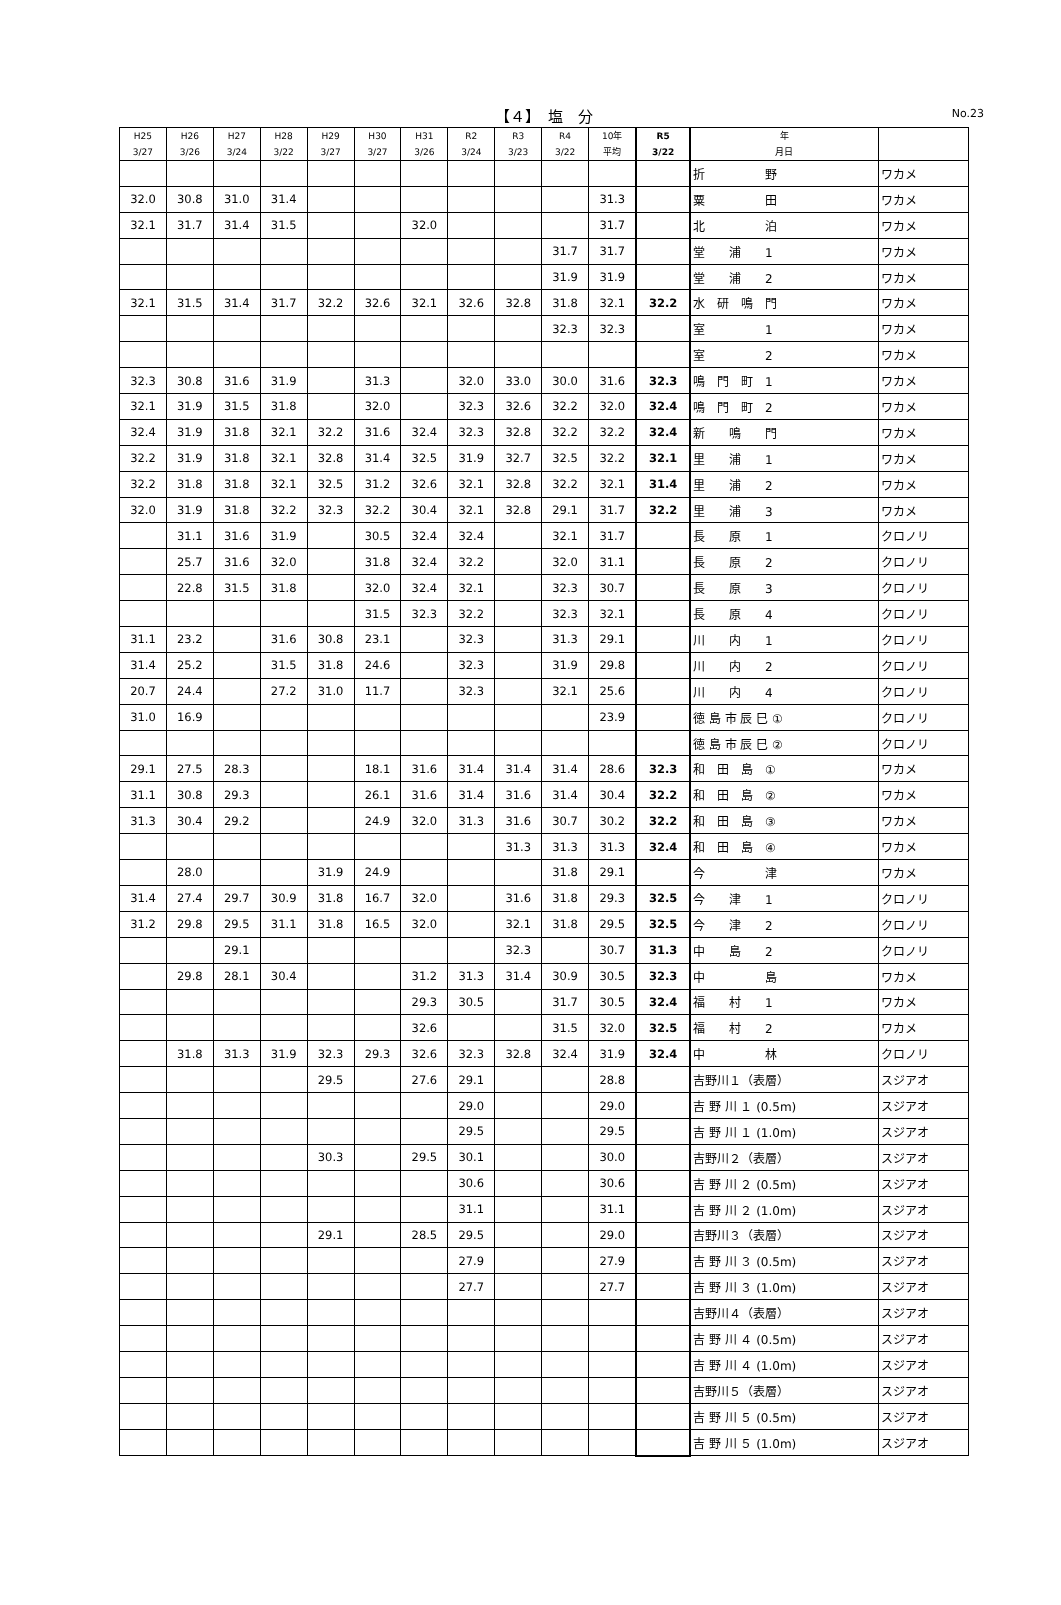【４】　塩　分
No.23
| H25 3/27 | H26 3/26 | H27 3/24 | H28 3/22 | H29 3/27 | H30 3/27 | H31 3/26 | R2 3/24 | R3 3/23 | R4 3/22 | 10年 平均 | R5 3/22 | 年 月日 | |
| --- | --- | --- | --- | --- | --- | --- | --- | --- | --- | --- | --- | --- | --- |
| | | | | | | | | | | | | 折 野 | ワカメ |
| 32.0 | 30.8 | 31.0 | 31.4 | | | | | | | 31.3 | | 粟 田 | ワカメ |
| 32.1 | 31.7 | 31.4 | 31.5 | | | 32.0 | | | | 31.7 | | 北 泊 | ワカメ |
| | | | | | | | | | 31.7 | 31.7 | | 堂 浦 1 | ワカメ |
| | | | | | | | | | 31.9 | 31.9 | | 堂 浦 2 | ワカメ |
| 32.1 | 31.5 | 31.4 | 31.7 | 32.2 | 32.6 | 32.1 | 32.6 | 32.8 | 31.8 | 32.1 | 32.2 | 水 研 鳴 門 | ワカメ |
| | | | | | | | | | 32.3 | 32.3 | | 室 1 | ワカメ |
| | | | | | | | | | | | | 室 2 | ワカメ |
| 32.3 | 30.8 | 31.6 | 31.9 | | 31.3 | | 32.0 | 33.0 | 30.0 | 31.6 | 32.3 | 鳴 門 町 1 | ワカメ |
| 32.1 | 31.9 | 31.5 | 31.8 | | 32.0 | | 32.3 | 32.6 | 32.2 | 32.0 | 32.4 | 鳴 門 町 2 | ワカメ |
| 32.4 | 31.9 | 31.8 | 32.1 | 32.2 | 31.6 | 32.4 | 32.3 | 32.8 | 32.2 | 32.2 | 32.4 | 新 鳴 門 | ワカメ |
| 32.2 | 31.9 | 31.8 | 32.1 | 32.8 | 31.4 | 32.5 | 31.9 | 32.7 | 32.5 | 32.2 | 32.1 | 里 浦 1 | ワカメ |
| 32.2 | 31.8 | 31.8 | 32.1 | 32.5 | 31.2 | 32.6 | 32.1 | 32.8 | 32.2 | 32.1 | 31.4 | 里 浦 2 | ワカメ |
| 32.0 | 31.9 | 31.8 | 32.2 | 32.3 | 32.2 | 30.4 | 32.1 | 32.8 | 29.1 | 31.7 | 32.2 | 里 浦 3 | ワカメ |
| | 31.1 | 31.6 | 31.9 | | 30.5 | 32.4 | 32.4 | | 32.1 | 31.7 | | 長 原 1 | クロノリ |
| | 25.7 | 31.6 | 32.0 | | 31.8 | 32.4 | 32.2 | | 32.0 | 31.1 | | 長 原 2 | クロノリ |
| | 22.8 | 31.5 | 31.8 | | 32.0 | 32.4 | 32.1 | | 32.3 | 30.7 | | 長 原 3 | クロノリ |
| | | | | | 31.5 | 32.3 | 32.2 | | 32.3 | 32.1 | | 長 原 4 | クロノリ |
| 31.1 | 23.2 | | 31.6 | 30.8 | 23.1 | | 32.3 | | 31.3 | 29.1 | | 川 内 1 | クロノリ |
| 31.4 | 25.2 | | 31.5 | 31.8 | 24.6 | | 32.3 | | 31.9 | 29.8 | | 川 内 2 | クロノリ |
| 20.7 | 24.4 | | 27.2 | 31.0 | 11.7 | | 32.3 | | 32.1 | 25.6 | | 川 内 4 | クロノリ |
| 31.0 | 16.9 | | | | | | | | | 23.9 | | 徳 島 市 辰 巳 ① | クロノリ |
| | | | | | | | | | | | | 徳 島 市 辰 巳 ② | クロノリ |
| 29.1 | 27.5 | 28.3 | | | 18.1 | 31.6 | 31.4 | 31.4 | 31.4 | 28.6 | 32.3 | 和 田 島 ① | ワカメ |
| 31.1 | 30.8 | 29.3 | | | 26.1 | 31.6 | 31.4 | 31.6 | 31.4 | 30.4 | 32.2 | 和 田 島 ② | ワカメ |
| 31.3 | 30.4 | 29.2 | | | 24.9 | 32.0 | 31.3 | 31.6 | 30.7 | 30.2 | 32.2 | 和 田 島 ③ | ワカメ |
| | | | | | | | | 31.3 | 31.3 | 31.3 | 32.4 | 和 田 島 ④ | ワカメ |
| | 28.0 | | | 31.9 | 24.9 | | | | 31.8 | 29.1 | | 今 津 | ワカメ |
| 31.4 | 27.4 | 29.7 | 30.9 | 31.8 | 16.7 | 32.0 | | 31.6 | 31.8 | 29.3 | 32.5 | 今 津 1 | クロノリ |
| 31.2 | 29.8 | 29.5 | 31.1 | 31.8 | 16.5 | 32.0 | | 32.1 | 31.8 | 29.5 | 32.5 | 今 津 2 | クロノリ |
| | | 29.1 | | | | | | 32.3 | | 30.7 | 31.3 | 中 島 2 | クロノリ |
| | 29.8 | 28.1 | 30.4 | | | 31.2 | 31.3 | 31.4 | 30.9 | 30.5 | 32.3 | 中 島 | ワカメ |
| | | | | | | 29.3 | 30.5 | | 31.7 | 30.5 | 32.4 | 福 村 1 | ワカメ |
| | | | | | | 32.6 | | | 31.5 | 32.0 | 32.5 | 福 村 2 | ワカメ |
| | 31.8 | 31.3 | 31.9 | 32.3 | 29.3 | 32.6 | 32.3 | 32.8 | 32.4 | 31.9 | 32.4 | 中 林 | クロノリ |
| | | | | 29.5 | | 27.6 | 29.1 | | | 28.8 | | 吉野川１（表層） | スジアオ |
| | | | | | | | 29.0 | | | 29.0 | | 吉 野 川 １ (0.5m) | スジアオ |
| | | | | | | | 29.5 | | | 29.5 | | 吉 野 川 １ (1.0m) | スジアオ |
| | | | | 30.3 | | 29.5 | 30.1 | | | 30.0 | | 吉野川２（表層） | スジアオ |
| | | | | | | | 30.6 | | | 30.6 | | 吉 野 川 ２ (0.5m) | スジアオ |
| | | | | | | | 31.1 | | | 31.1 | | 吉 野 川 ２ (1.0m) | スジアオ |
| | | | | 29.1 | | 28.5 | 29.5 | | | 29.0 | | 吉野川３（表層） | スジアオ |
| | | | | | | | 27.9 | | | 27.9 | | 吉 野 川 ３ (0.5m) | スジアオ |
| | | | | | | | 27.7 | | | 27.7 | | 吉 野 川 ３ (1.0m) | スジアオ |
| | | | | | | | | | | | | 吉野川４（表層） | スジアオ |
| | | | | | | | | | | | | 吉 野 川 ４ (0.5m) | スジアオ |
| | | | | | | | | | | | | 吉 野 川 ４ (1.0m) | スジアオ |
| | | | | | | | | | | | | 吉野川５（表層） | スジアオ |
| | | | | | | | | | | | | 吉 野 川 ５ (0.5m) | スジアオ |
| | | | | | | | | | | | | 吉 野 川 ５ (1.0m) | スジアオ |